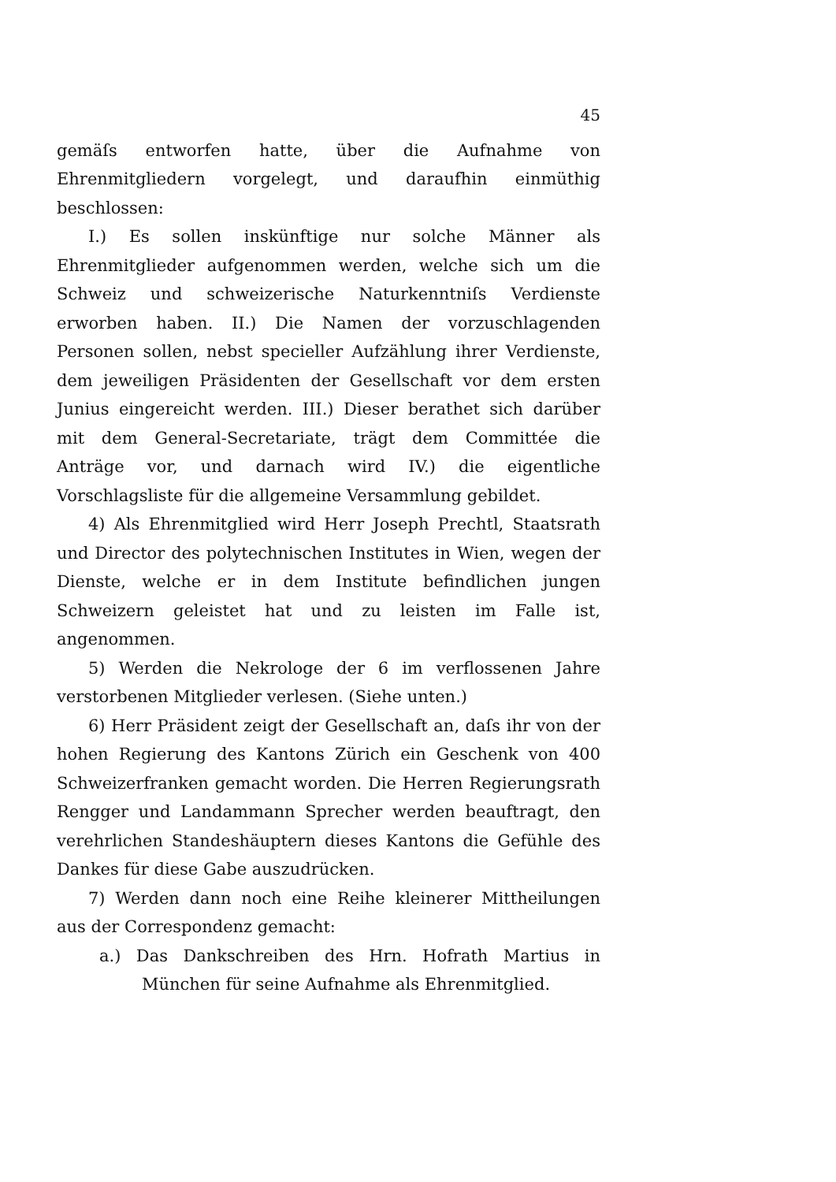45
gemäſs entworfen hatte, über die Aufnahme von Ehrenmitgliedern vorgelegt, und daraufhin einmüthig beschlossen:
I.) Es sollen inskünftige nur solche Männer als Ehrenmitglieder aufgenommen werden, welche sich um die Schweiz und schweizerische Naturkenntniſs Verdienste erworben haben. II.) Die Namen der vorzuschlagenden Personen sollen, nebst specieller Aufzählung ihrer Verdienste, dem jeweiligen Präsidenten der Gesellschaft vor dem ersten Junius eingereicht werden. III.) Dieser berathet sich darüber mit dem General-Secretariate, trägt dem Committée die Anträge vor, und darnach wird IV.) die eigentliche Vorschlagsliste für die allgemeine Versammlung gebildet.
4) Als Ehrenmitglied wird Herr Joseph Prechtl, Staatsrath und Director des polytechnischen Institutes in Wien, wegen der Dienste, welche er in dem Institute befindlichen jungen Schweizern geleistet hat und zu leisten im Falle ist, angenommen.
5) Werden die Nekrologe der 6 im verflossenen Jahre verstorbenen Mitglieder verlesen. (Siehe unten.)
6) Herr Präsident zeigt der Gesellschaft an, daſs ihr von der hohen Regierung des Kantons Zürich ein Geschenk von 400 Schweizerfranken gemacht worden. Die Herren Regierungsrath Rengger und Landammann Sprecher werden beauftragt, den verehrlichen Standeshäuptern dieses Kantons die Gefühle des Dankes für diese Gabe auszudrücken.
7) Werden dann noch eine Reihe kleinerer Mittheilungen aus der Correspondenz gemacht:
a.) Das Dankschreiben des Hrn. Hofrath Martius in München für seine Aufnahme als Ehrenmitglied.